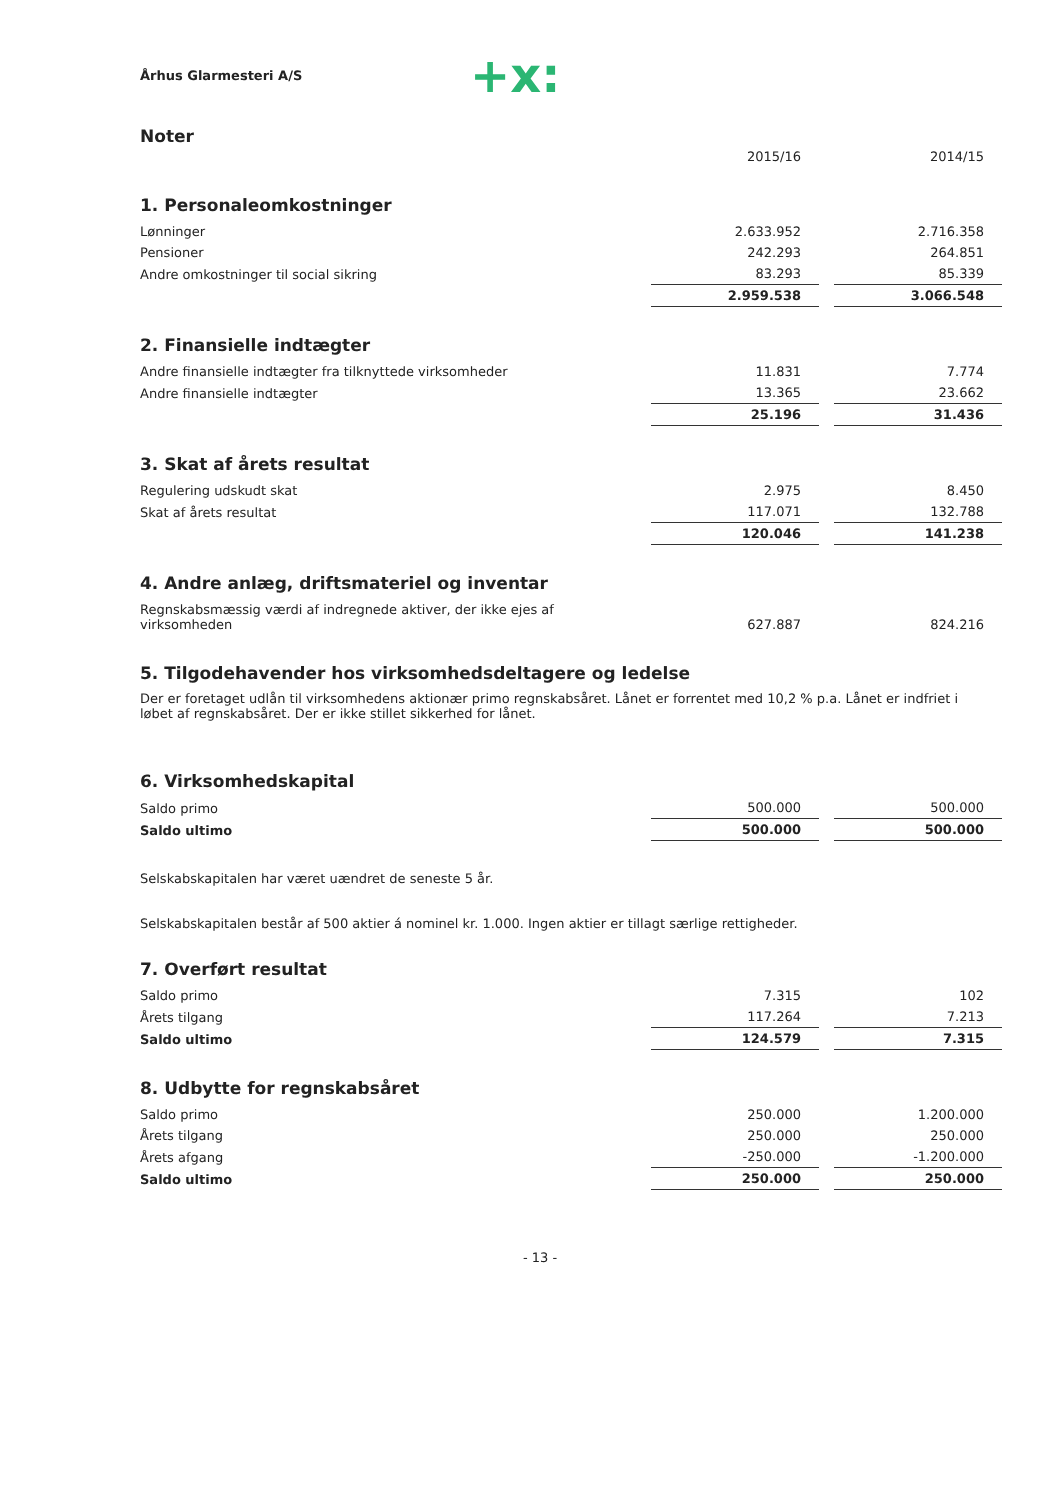Århus Glarmesteri A/S
+x:
Noter
| | 2015/16 | | 2014/15 |
1. Personaleomkostninger
| Lønninger | 2.633.952 | | 2.716.358 |
| Pensioner | 242.293 | | 264.851 |
| Andre omkostninger til social sikring | 83.293 | | 85.339 |
| | 2.959.538 | | 3.066.548 |
2. Finansielle indtægter
| Andre finansielle indtægter fra tilknyttede virksomheder | 11.831 | | 7.774 |
| Andre finansielle indtægter | 13.365 | | 23.662 |
| | 25.196 | | 31.436 |
3. Skat af årets resultat
| Regulering udskudt skat | 2.975 | | 8.450 |
| Skat af årets resultat | 117.071 | | 132.788 |
| | 120.046 | | 141.238 |
4. Andre anlæg, driftsmateriel og inventar
| Regnskabsmæssig værdi af indregnede aktiver, der ikke ejes af virksomheden | 627.887 | | 824.216 |
5. Tilgodehavender hos virksomhedsdeltagere og ledelse
Der er foretaget udlån til virksomhedens aktionær primo regnskabsåret. Lånet er forrentet med 10,2 % p.a. Lånet er indfriet i løbet af regnskabsåret. Der er ikke stillet sikkerhed for lånet.
6. Virksomhedskapital
| Saldo primo | 500.000 | | 500.000 |
| Saldo ultimo | 500.000 | | 500.000 |
Selskabskapitalen har været uændret de seneste 5 år.
Selskabskapitalen består af 500 aktier á nominel kr. 1.000. Ingen aktier er tillagt særlige rettigheder.
7. Overført resultat
| Saldo primo | 7.315 | | 102 |
| Årets tilgang | 117.264 | | 7.213 |
| Saldo ultimo | 124.579 | | 7.315 |
8. Udbytte for regnskabsåret
| Saldo primo | 250.000 | | 1.200.000 |
| Årets tilgang | 250.000 | | 250.000 |
| Årets afgang | -250.000 | | -1.200.000 |
| Saldo ultimo | 250.000 | | 250.000 |
- 13 -